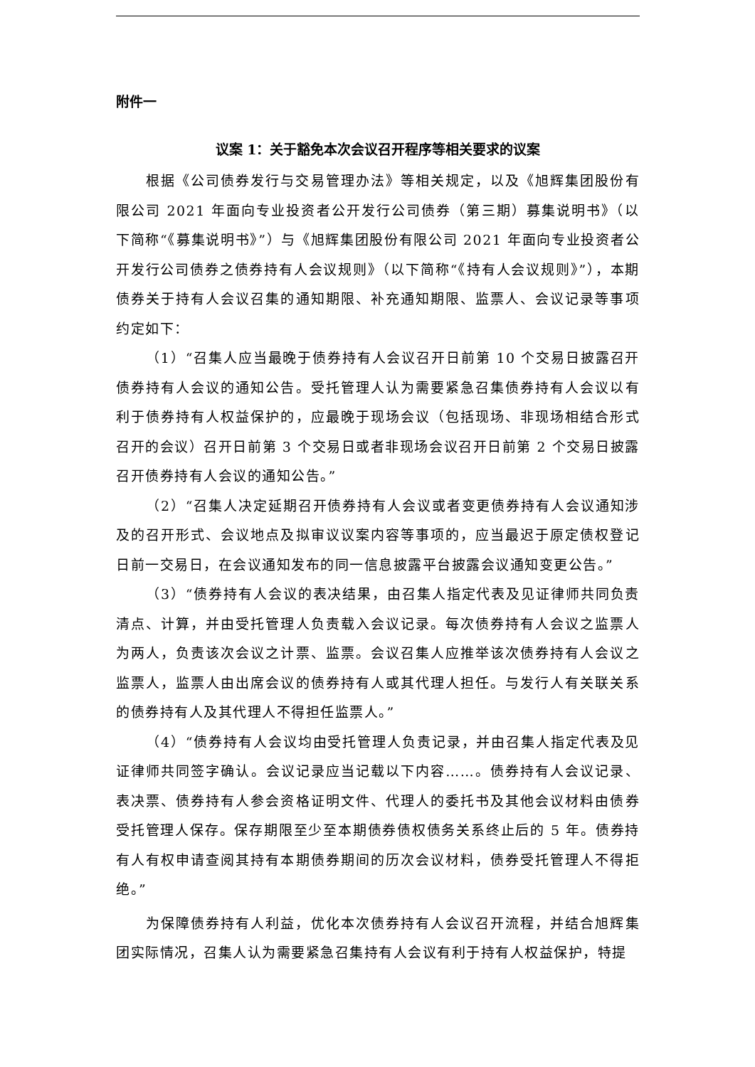附件一
议案 1：关于豁免本次会议召开程序等相关要求的议案
根据《公司债券发行与交易管理办法》等相关规定，以及《旭辉集团股份有限公司 2021 年面向专业投资者公开发行公司债券（第三期）募集说明书》（以下简称“《募集说明书》”）与《旭辉集团股份有限公司 2021 年面向专业投资者公开发行公司债券之债券持有人会议规则》（以下简称“《持有人会议规则》”），本期债券关于持有人会议召集的通知期限、补充通知期限、监票人、会议记录等事项约定如下：
（1）“召集人应当最晚于债券持有人会议召开日前第 10 个交易日披露召开债券持有人会议的通知公告。受托管理人认为需要紧急召集债券持有人会议以有利于债券持有人权益保护的，应最晚于现场会议（包括现场、非现场相结合形式召开的会议）召开日前第 3 个交易日或者非现场会议召开日前第 2 个交易日披露召开债券持有人会议的通知公告。”
（2）“召集人决定延期召开债券持有人会议或者变更债券持有人会议通知涉及的召开形式、会议地点及拟审议议案内容等事项的，应当最迟于原定债权登记日前一交易日，在会议通知发布的同一信息披露平台披露会议通知变更公告。”
（3）“债券持有人会议的表决结果，由召集人指定代表及见证律师共同负责清点、计算，并由受托管理人负责载入会议记录。每次债券持有人会议之监票人为两人，负责该次会议之计票、监票。会议召集人应推举该次债券持有人会议之监票人，监票人由出席会议的债券持有人或其代理人担任。与发行人有关联关系的债券持有人及其代理人不得担任监票人。”
（4）“债券持有人会议均由受托管理人负责记录，并由召集人指定代表及见证律师共同签字确认。会议记录应当记载以下内容……。债券持有人会议记录、表决票、债券持有人参会资格证明文件、代理人的委托书及其他会议材料由债券受托管理人保存。保存期限至少至本期债券债权债务关系终止后的 5 年。债券持有人有权申请查阅其持有本期债券期间的历次会议材料，债券受托管理人不得拒绝。”
为保障债券持有人利益，优化本次债券持有人会议召开流程，并结合旭辉集团实际情况，召集人认为需要紧急召集持有人会议有利于持有人权益保护，特提